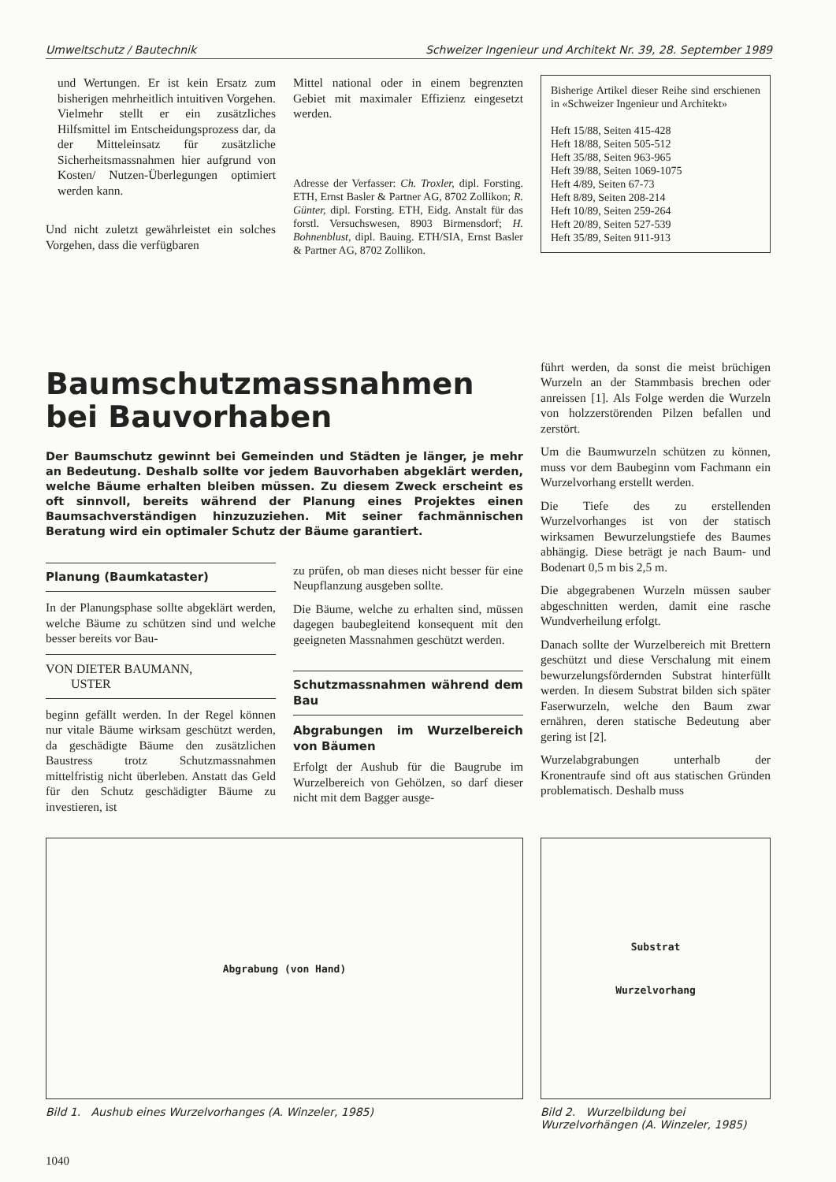Umweltschutz / Bautechnik Schweizer Ingenieur und Architekt Nr. 39, 28. September 1989
und Wertungen. Er ist kein Ersatz zum bisherigen mehrheitlich intuitiven Vorgehen. Vielmehr stellt er ein zusätzliches Hilfsmittel im Entscheidungsprozess dar, da der Mitteleinsatz für zusätzliche Sicherheitsmassnahmen hier aufgrund von Kosten/ Nutzen-Überlegungen optimiert werden kann.
Und nicht zuletzt gewährleistet ein solches Vorgehen, dass die verfügbaren
Mittel national oder in einem begrenzten Gebiet mit maximaler Effizienz eingesetzt werden.
Adresse der Verfasser: Ch. Troxler, dipl. Forsting. ETH, Ernst Basler & Partner AG, 8702 Zollikon; R. Günter, dipl. Forsting. ETH, Eidg. Anstalt für das forstl. Versuchswesen, 8903 Birmensdorf; H. Bohnenblust, dipl. Bauing. ETH/SIA, Ernst Basler & Partner AG, 8702 Zollikon.
Bisherige Artikel dieser Reihe sind erschienen in «Schweizer Ingenieur und Architekt»
Heft 15/88, Seiten 415-428
Heft 18/88, Seiten 505-512
Heft 35/88, Seiten 963-965
Heft 39/88, Seiten 1069-1075
Heft 4/89, Seiten 67-73
Heft 8/89, Seiten 208-214
Heft 10/89, Seiten 259-264
Heft 20/89, Seiten 527-539
Heft 35/89, Seiten 911-913
Baumschutzmassnahmen bei Bauvorhaben
Der Baumschutz gewinnt bei Gemeinden und Städten je länger, je mehr an Bedeutung. Deshalb sollte vor jedem Bauvorhaben abgeklärt werden, welche Bäume erhalten bleiben müssen. Zu diesem Zweck erscheint es oft sinnvoll, bereits während der Planung eines Projektes einen Baumsachverständigen hinzuzuziehen. Mit seiner fachmännischen Beratung wird ein optimaler Schutz der Bäume garantiert.
Planung (Baumkataster)
In der Planungsphase sollte abgeklärt werden, welche Bäume zu schützen sind und welche besser bereits vor Bau-
VON DIETER BAUMANN,
USTER
beginn gefällt werden. In der Regel können nur vitale Bäume wirksam geschützt werden, da geschädigte Bäume den zusätzlichen Baustress trotz Schutzmassnahmen mittelfristig nicht überleben. Anstatt das Geld für den Schutz geschädigter Bäume zu investieren, ist
zu prüfen, ob man dieses nicht besser für eine Neupflanzung ausgeben sollte.
Die Bäume, welche zu erhalten sind, müssen dagegen baubegleitend konsequent mit den geeigneten Massnahmen geschützt werden.
Schutzmassnahmen während dem Bau
Abgrabungen im Wurzelbereich von Bäumen
Erfolgt der Aushub für die Baugrube im Wurzelbereich von Gehölzen, so darf dieser nicht mit dem Bagger ausge-
führt werden, da sonst die meist brüchigen Wurzeln an der Stammbasis brechen oder anreissen [1]. Als Folge werden die Wurzeln von holzzerstörenden Pilzen befallen und zerstört.
Um die Baumwurzeln schützen zu können, muss vor dem Baubeginn vom Fachmann ein Wurzelvorhang erstellt werden.
Die Tiefe des zu erstellenden Wurzelvorhanges ist von der statisch wirksamen Bewurzelungstiefe des Baumes abhängig. Diese beträgt je nach Baum- und Bodenart 0,5 m bis 2,5 m.
Die abgegrabenen Wurzeln müssen sauber abgeschnitten werden, damit eine rasche Wundverheilung erfolgt.
Danach sollte der Wurzelbereich mit Brettern geschützt und diese Verschalung mit einem bewurzelungsfördernden Substrat hinterfüllt werden. In diesem Substrat bilden sich später Faserwurzeln, welche den Baum zwar ernähren, deren statische Bedeutung aber gering ist [2].
Wurzelabgrabungen unterhalb der Kronentraufe sind oft aus statischen Gründen problematisch. Deshalb muss
Abgrabung (von Hand)
Bild 1. Aushub eines Wurzelvorhanges (A. Winzeler, 1985)
Substrat
Wurzelvorhang
Bild 2. Wurzelbildung bei Wurzelvorhängen (A. Winzeler, 1985)
1040